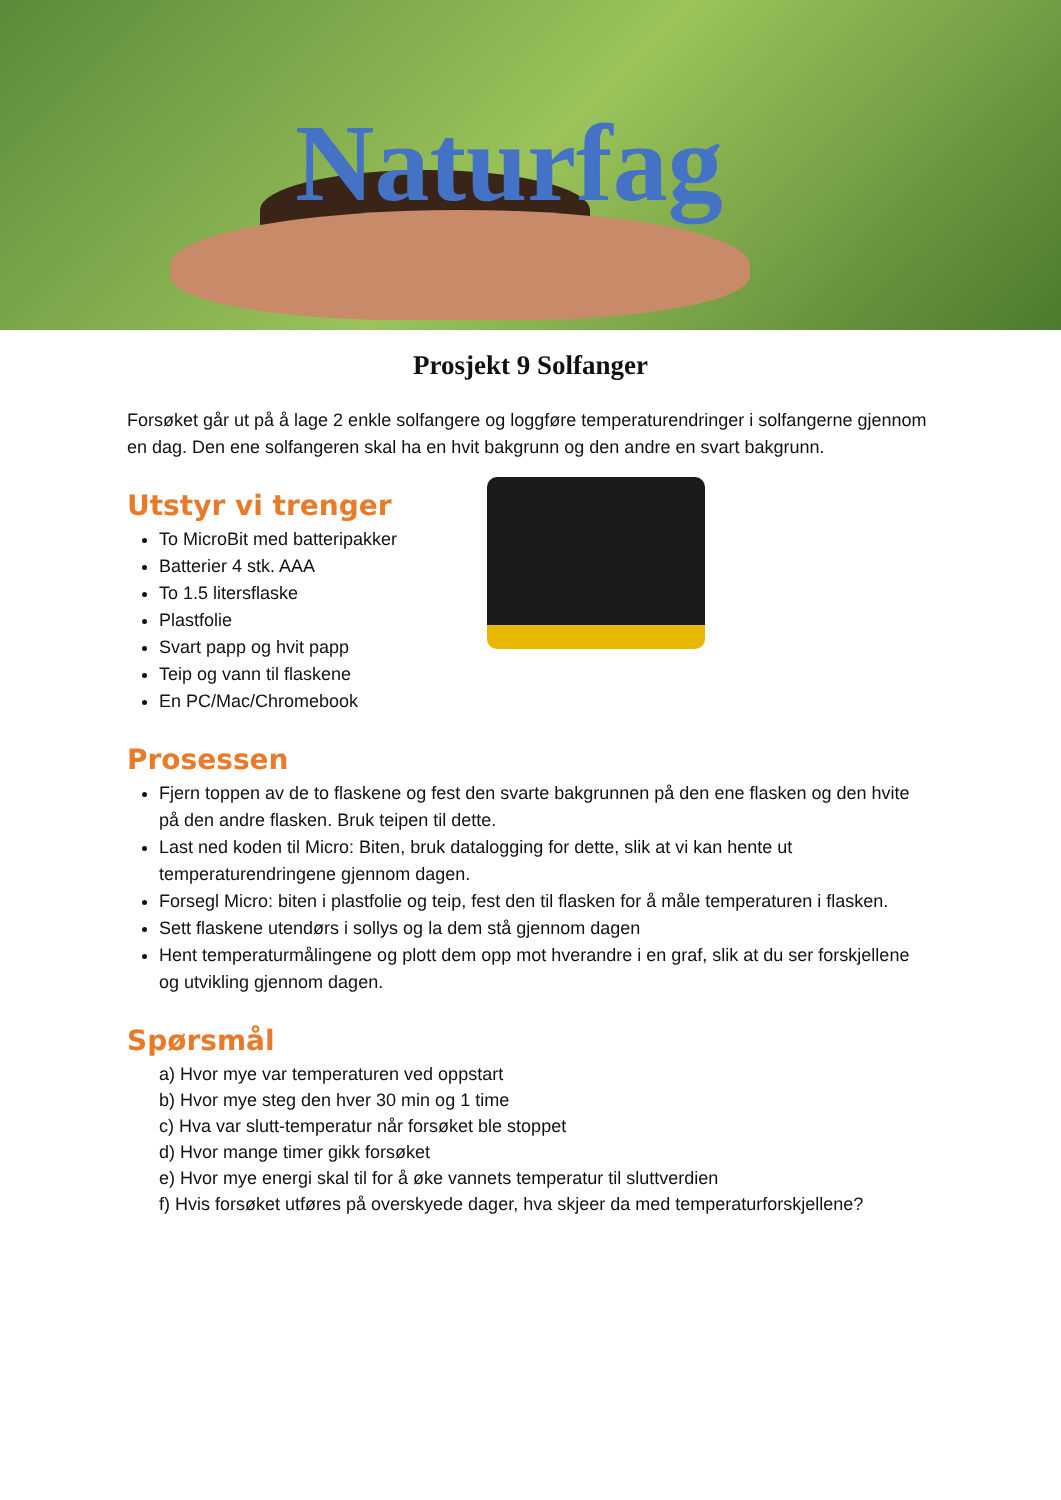Naturfag
Prosjekt 9 Solfanger
Forsøket går ut på å lage 2 enkle solfangere og loggføre temperaturendringer i solfangerne gjennom en dag. Den ene solfangeren skal ha en hvit bakgrunn og den andre en svart bakgrunn.
Utstyr vi trenger
To MicroBit med batteripakker
Batterier 4 stk. AAA
To 1.5 litersflaske
Plastfolie
Svart papp og hvit papp
Teip og vann til flaskene
En PC/Mac/Chromebook
Prosessen
Fjern toppen av de to flaskene og fest den svarte bakgrunnen på den ene flasken og den hvite på den andre flasken. Bruk teipen til dette.
Last ned koden til Micro: Biten, bruk datalogging for dette, slik at vi kan hente ut temperaturendringene gjennom dagen.
Forsegl Micro: biten i plastfolie og teip, fest den til flasken for å måle temperaturen i flasken.
Sett flaskene utendørs i sollys og la dem stå gjennom dagen
Hent temperaturmålingene og plott dem opp mot hverandre i en graf, slik at du ser forskjellene og utvikling gjennom dagen.
Spørsmål
a) Hvor mye var temperaturen ved oppstart
b) Hvor mye steg den hver 30 min og 1 time
c) Hva var slutt-temperatur når forsøket ble stoppet
d) Hvor mange timer gikk forsøket
e) Hvor mye energi skal til for å øke vannets temperatur til sluttverdien
f) Hvis forsøket utføres på overskyede dager, hva skjeer da med temperaturforskjellene?